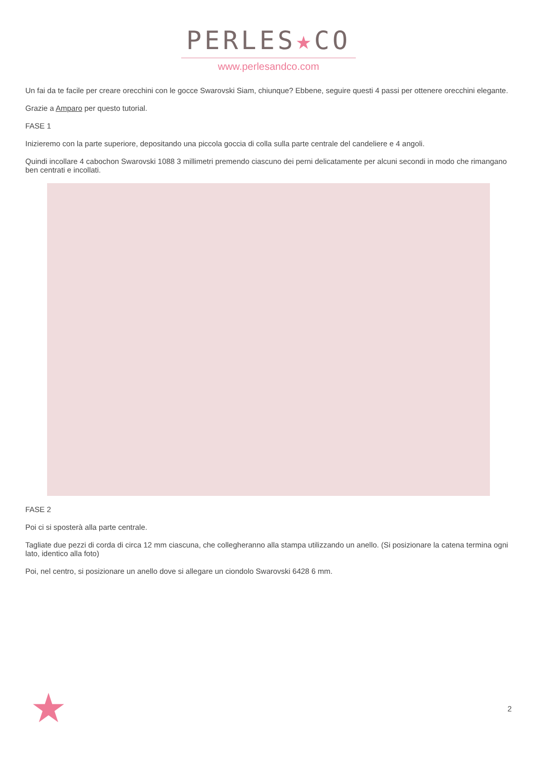PERLES★CO
www.perlesandco.com
Un fai da te facile per creare orecchini con le gocce Swarovski Siam, chiunque? Ebbene, seguire questi 4 passi per ottenere orecchini elegante.
Grazie a Amparo per questo tutorial.
FASE 1
Inizieremo con la parte superiore, depositando una piccola goccia di colla sulla parte centrale del candeliere e 4 angoli.
Quindi incollare 4 cabochon Swarovski 1088 3 millimetri premendo ciascuno dei perni delicatamente per alcuni secondi in modo che rimangano ben centrati e incollati.
FASE 2
Poi ci si sposterà alla parte centrale.
Tagliate due pezzi di corda di circa 12 mm ciascuna, che collegheranno alla stampa utilizzando un anello. (Si posizionare la catena termina ogni lato, identico alla foto)
Poi, nel centro, si posizionare un anello dove si allegare un ciondolo Swarovski 6428 6 mm.
★ 2